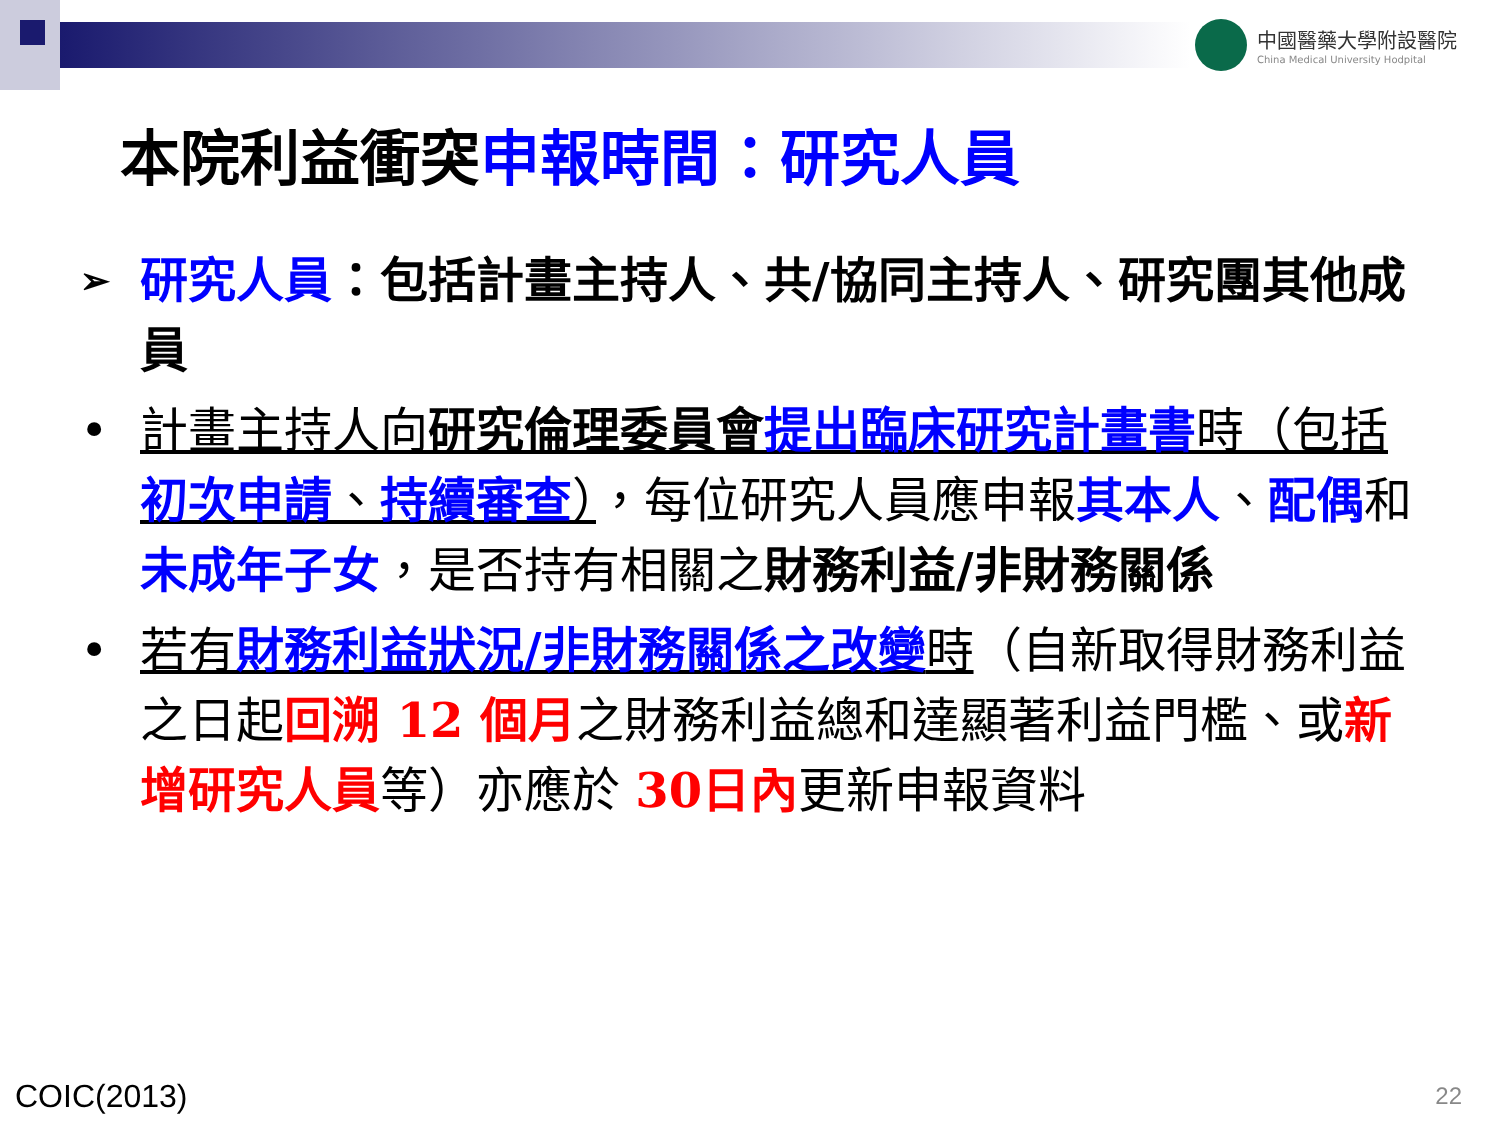中國醫藥大學附設醫院
China Medical University Hodpital
本院利益衝突申報時間：研究人員
➢
研究人員：包括計畫主持人、共/協同主持人、研究團其他成員
• 計畫主持人向研究倫理委員會 提出臨床研究計畫書時（包括初次申請、持續審查），每位研究人員應申報其本人、配偶和未成年子女，是否持有相關之財務利益/非財務關係
• 若有財務利益狀況/非財務關係之改變時（自新取得財務利益之日起回溯 12 個月之財務利益總和達顯著利益門檻、或新增研究人員等）亦應於 30日內更新申報資料
COIC(2013) 22